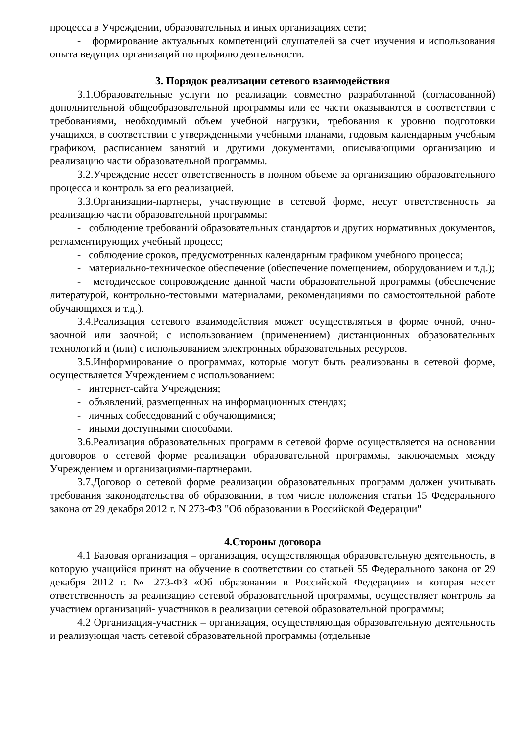процесса в Учреждении, образовательных и иных организациях сети;
- формирование актуальных компетенций слушателей за счет изучения и использования опыта ведущих организаций по профилю деятельности.
3. Порядок реализации сетевого взаимодействия
3.1.Образовательные услуги по реализации совместно разработанной (согласованной) дополнительной общеобразовательной программы или ее части оказываются в соответствии с требованиями, необходимый объем учебной нагрузки, требования к уровню подготовки учащихся, в соответствии с утвержденными учебными планами, годовым календарным учебным графиком, расписанием занятий и другими документами, описывающими организацию и реализацию части образовательной программы.
3.2.Учреждение несет ответственность в полном объеме за организацию образовательного процесса и контроль за его реализацией.
3.3.Организации-партнеры, участвующие в сетевой форме, несут ответственность за реализацию части образовательной программы:
- соблюдение требований образовательных стандартов и других нормативных документов, регламентирующих учебный процесс;
- соблюдение сроков, предусмотренных календарным графиком учебного процесса;
- материально-техническое обеспечение (обеспечение помещением, оборудованием и т.д.);
- методическое сопровождение данной части образовательной программы (обеспечение литературой, контрольно-тестовыми материалами, рекомендациями по самостоятельной работе обучающихся и т.д.).
3.4.Реализация сетевого взаимодействия может осуществляться в форме очной, очно-заочной или заочной; с использованием (применением) дистанционных образовательных технологий и (или) с использованием электронных образовательных ресурсов.
3.5.Информирование о программах, которые могут быть реализованы в сетевой форме, осуществляется Учреждением с использованием:
- интернет-сайта Учреждения;
- объявлений, размещенных на информационных стендах;
- личных собеседований с обучающимися;
- иными доступными способами.
3.6.Реализация образовательных программ в сетевой форме осуществляется на основании договоров о сетевой форме реализации образовательной программы, заключаемых между Учреждением и организациями-партнерами.
3.7.Договор о сетевой форме реализации образовательных программ должен учитывать требования законодательства об образовании, в том числе положения статьи 15 Федерального закона от 29 декабря 2012 г. N 273-ФЗ "Об образовании в Российской Федерации"
4.Стороны договора
4.1 Базовая организация – организация, осуществляющая образовательную деятельность, в которую учащийся принят на обучение в соответствии со статьей 55 Федерального закона от 29 декабря 2012 г. № 273-ФЗ «Об образовании в Российской Федерации» и которая несет ответственность за реализацию сетевой образовательной программы, осуществляет контроль за участием организаций- участников в реализации сетевой образовательной программы;
4.2 Организация-участник – организация, осуществляющая образовательную деятельность и реализующая часть сетевой образовательной программы (отдельные